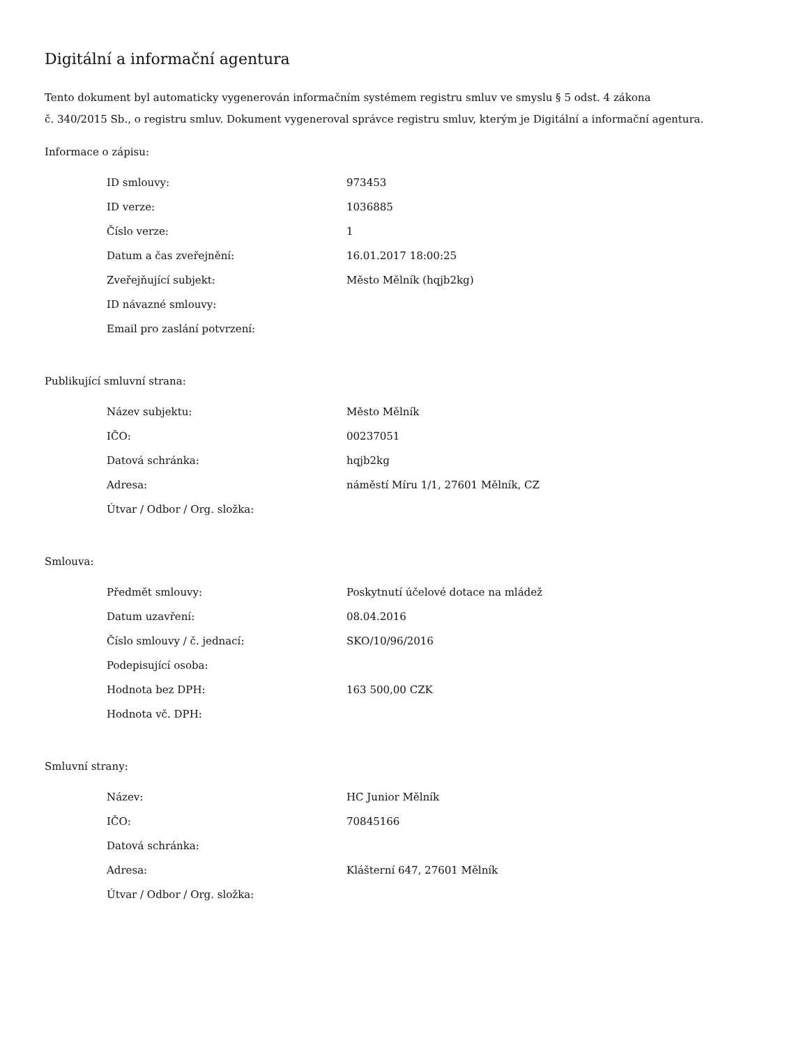Digitální a informační agentura
Tento dokument byl automaticky vygenerován informačním systémem registru smluv ve smyslu § 5 odst. 4 zákona
č. 340/2015 Sb., o registru smluv. Dokument vygeneroval správce registru smluv, kterým je Digitální a informační agentura.
Informace o zápisu:
| ID smlouvy: | 973453 |
| ID verze: | 1036885 |
| Číslo verze: | 1 |
| Datum a čas zveřejnění: | 16.01.2017 18:00:25 |
| Zveřejňující subjekt: | Město Mělník (hqjb2kg) |
| ID návazné smlouvy: | |
| Email pro zaslání potvrzení: | |
Publikující smluvní strana:
| Název subjektu: | Město Mělník |
| IČO: | 00237051 |
| Datová schránka: | hqjb2kg |
| Adresa: | náměstí Míru 1/1, 27601 Mělník, CZ |
| Útvar / Odbor / Org. složka: | |
Smlouva:
| Předmět smlouvy: | Poskytnutí účelové dotace na mládež |
| Datum uzavření: | 08.04.2016 |
| Číslo smlouvy / č. jednací: | SKO/10/96/2016 |
| Podepisující osoba: | |
| Hodnota bez DPH: | 163 500,00 CZK |
| Hodnota vč. DPH: | |
Smluvní strany:
| Název: | HC Junior Mělník |
| IČO: | 70845166 |
| Datová schránka: | |
| Adresa: | Klášterní 647, 27601 Mělník |
| Útvar / Odbor / Org. složka: | |